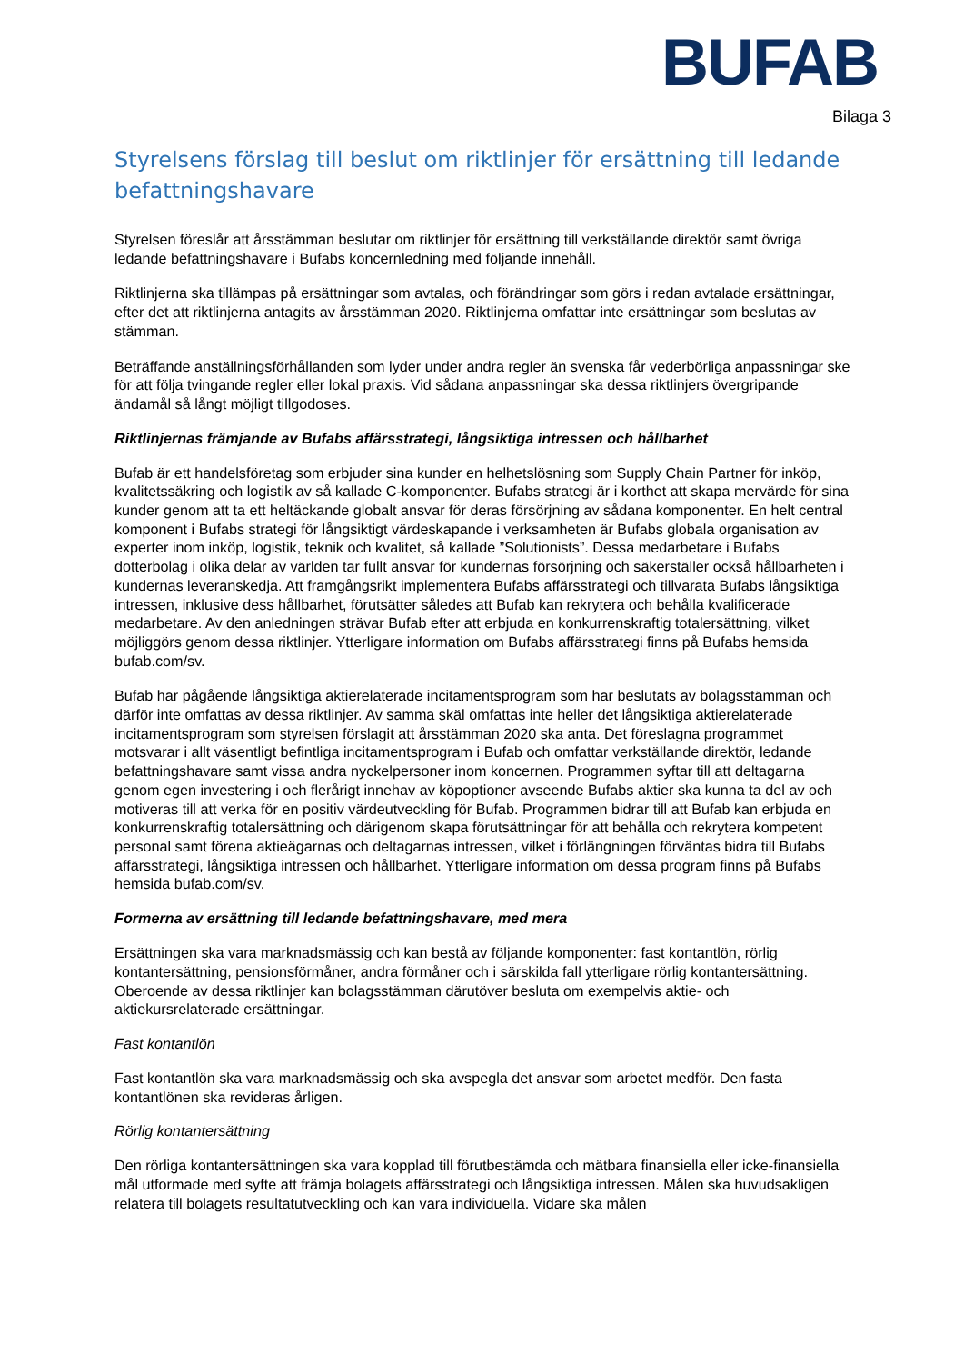BUFAB
Bilaga 3
Styrelsens förslag till beslut om riktlinjer för ersättning till ledande befattningshavare
Styrelsen föreslår att årsstämman beslutar om riktlinjer för ersättning till verkställande direktör samt övriga ledande befattningshavare i Bufabs koncernledning med följande innehåll.
Riktlinjerna ska tillämpas på ersättningar som avtalas, och förändringar som görs i redan avtalade ersättningar, efter det att riktlinjerna antagits av årsstämman 2020. Riktlinjerna omfattar inte ersättningar som beslutas av stämman.
Beträffande anställningsförhållanden som lyder under andra regler än svenska får vederbörliga anpassningar ske för att följa tvingande regler eller lokal praxis. Vid sådana anpassningar ska dessa riktlinjers övergripande ändamål så långt möjligt tillgodoses.
Riktlinjernas främjande av Bufabs affärsstrategi, långsiktiga intressen och hållbarhet
Bufab är ett handelsföretag som erbjuder sina kunder en helhetslösning som Supply Chain Partner för inköp, kvalitetssäkring och logistik av så kallade C-komponenter. Bufabs strategi är i korthet att skapa mervärde för sina kunder genom att ta ett heltäckande globalt ansvar för deras försörjning av sådana komponenter. En helt central komponent i Bufabs strategi för långsiktigt värdeskapande i verksamheten är Bufabs globala organisation av experter inom inköp, logistik, teknik och kvalitet, så kallade ”Solutionists”. Dessa medarbetare i Bufabs dotterbolag i olika delar av världen tar fullt ansvar för kundernas försörjning och säkerställer också hållbarheten i kundernas leveranskedja. Att framgångsrikt implementera Bufabs affärsstrategi och tillvarata Bufabs långsiktiga intressen, inklusive dess hållbarhet, förutsätter således att Bufab kan rekrytera och behålla kvalificerade medarbetare. Av den anledningen strävar Bufab efter att erbjuda en konkurrenskraftig totalersättning, vilket möjliggörs genom dessa riktlinjer. Ytterligare information om Bufabs affärsstrategi finns på Bufabs hemsida bufab.com/sv.
Bufab har pågående långsiktiga aktierelaterade incitamentsprogram som har beslutats av bolagsstämman och därför inte omfattas av dessa riktlinjer. Av samma skäl omfattas inte heller det långsiktiga aktierelaterade incitamentsprogram som styrelsen förslagit att årsstämman 2020 ska anta. Det föreslagna programmet motsvarar i allt väsentligt befintliga incitamentsprogram i Bufab och omfattar verkställande direktör, ledande befattningshavare samt vissa andra nyckelpersoner inom koncernen. Programmen syftar till att deltagarna genom egen investering i och flerårigt innehav av köpoptioner avseende Bufabs aktier ska kunna ta del av och motiveras till att verka för en positiv värdeutveckling för Bufab. Programmen bidrar till att Bufab kan erbjuda en konkurrenskraftig totalersättning och därigenom skapa förutsättningar för att behålla och rekrytera kompetent personal samt förena aktieägarnas och deltagarnas intressen, vilket i förlängningen förväntas bidra till Bufabs affärsstrategi, långsiktiga intressen och hållbarhet. Ytterligare information om dessa program finns på Bufabs hemsida bufab.com/sv.
Formerna av ersättning till ledande befattningshavare, med mera
Ersättningen ska vara marknadsmässig och kan bestå av följande komponenter: fast kontantlön, rörlig kontantersättning, pensionsförmåner, andra förmåner och i särskilda fall ytterligare rörlig kontantersättning. Oberoende av dessa riktlinjer kan bolagsstämman därutöver besluta om exempelvis aktie- och aktiekursrelaterade ersättningar.
Fast kontantlön
Fast kontantlön ska vara marknadsmässig och ska avspegla det ansvar som arbetet medför. Den fasta kontantlönen ska revideras årligen.
Rörlig kontantersättning
Den rörliga kontantersättningen ska vara kopplad till förutbestämda och mätbara finansiella eller icke-finansiella mål utformade med syfte att främja bolagets affärsstrategi och långsiktiga intressen. Målen ska huvudsakligen relatera till bolagets resultatutveckling och kan vara individuella. Vidare ska målen